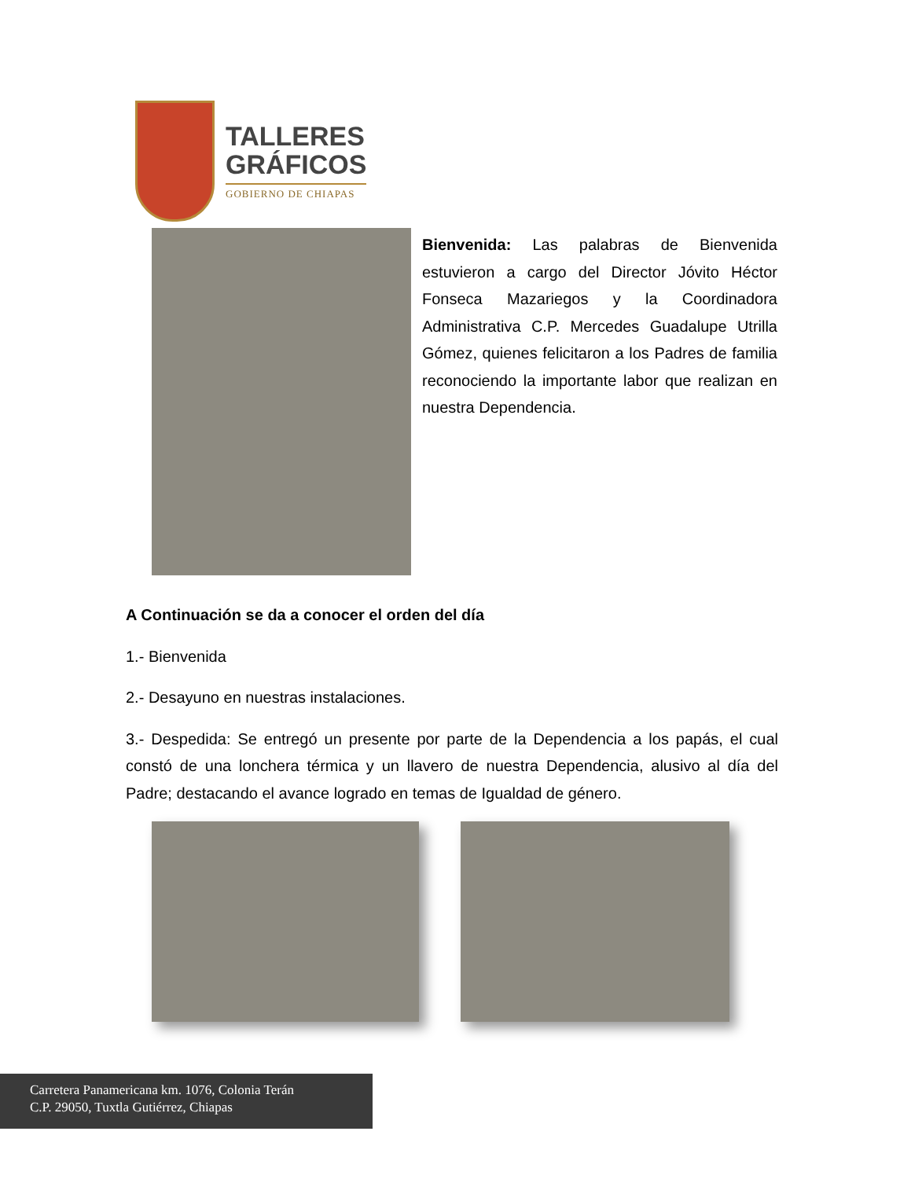TALLERES
GRÁFICOS
GOBIERNO DE CHIAPAS
Bienvenida: Las palabras de Bienvenida estuvieron a cargo del Director Jóvito Héctor Fonseca Mazariegos y la Coordinadora Administrativa C.P. Mercedes Guadalupe Utrilla Gómez, quienes felicitaron a los Padres de familia reconociendo la importante labor que realizan en nuestra Dependencia.
A Continuación se da a conocer el orden del día
1.- Bienvenida
2.- Desayuno en nuestras instalaciones.
3.- Despedida: Se entregó un presente por parte de la Dependencia a los papás, el cual constó de una lonchera térmica y un llavero de nuestra Dependencia, alusivo al día del Padre; destacando el avance logrado en temas de Igualdad de género.
Carretera Panamericana km. 1076, Colonia Terán
C.P. 29050, Tuxtla Gutiérrez, Chiapas